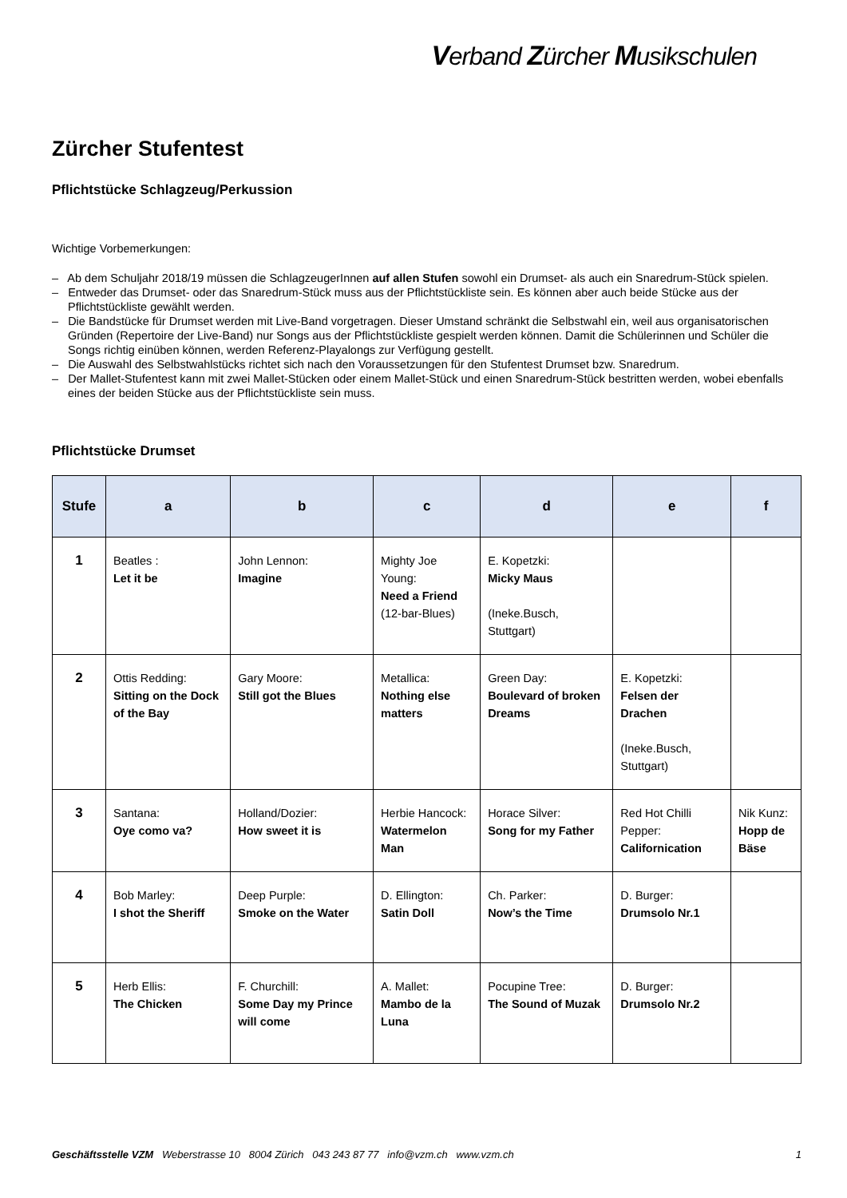Verband Zürcher Musikschulen
Zürcher Stufentest
Pflichtstücke Schlagzeug/Perkussion
Wichtige Vorbemerkungen:
– Ab dem Schuljahr 2018/19 müssen die SchlagzeugerInnen auf allen Stufen sowohl ein Drumset- als auch ein Snaredrum-Stück spielen.
– Entweder das Drumset- oder das Snaredrum-Stück muss aus der Pflichtstückliste sein. Es können aber auch beide Stücke aus der Pflichtstückliste gewählt werden.
– Die Bandstücke für Drumset werden mit Live-Band vorgetragen. Dieser Umstand schränkt die Selbstwahl ein, weil aus organisatorischen Gründen (Repertoire der Live-Band) nur Songs aus der Pflichtstückliste gespielt werden können. Damit die Schülerinnen und Schüler die Songs richtig einüben können, werden Referenz-Playalongs zur Verfügung gestellt.
– Die Auswahl des Selbstwahlstücks richtet sich nach den Voraussetzungen für den Stufentest Drumset bzw. Snaredrum.
– Der Mallet-Stufentest kann mit zwei Mallet-Stücken oder einem Mallet-Stück und einen Snaredrum-Stück bestritten werden, wobei ebenfalls eines der beiden Stücke aus der Pflichtstückliste sein muss.
Pflichtstücke Drumset
| Stufe | a | b | c | d | e | f |
| --- | --- | --- | --- | --- | --- | --- |
| 1 | Beatles : Let it be | John Lennon: Imagine | Mighty Joe Young: Need a Friend (12-bar-Blues) | E. Kopetzki: Micky Maus (Ineke.Busch, Stuttgart) | | |
| 2 | Ottis Redding: Sitting on the Dock of the Bay | Gary Moore: Still got the Blues | Metallica: Nothing else matters | Green Day: Boulevard of broken Dreams | E. Kopetzki: Felsen der Drachen (Ineke.Busch, Stuttgart) | |
| 3 | Santana: Oye como va? | Holland/Dozier: How sweet it is | Herbie Hancock: Watermelon Man | Horace Silver: Song for my Father | Red Hot Chilli Pepper: Californication | Nik Kunz: Hopp de Bäse |
| 4 | Bob Marley: I shot the Sheriff | Deep Purple: Smoke on the Water | D. Ellington: Satin Doll | Ch. Parker: Now’s the Time | D. Burger: Drumsolo Nr.1 | |
| 5 | Herb Ellis: The Chicken | F. Churchill: Some Day my Prince will come | A. Mallet: Mambo de la Luna | Pocupine Tree: The Sound of Muzak | D. Burger: Drumsolo Nr.2 | |
Geschäftsstelle VZM Weberstrasse 10 8004 Zürich 043 243 87 77 info@vzm.ch www.vzm.ch 1